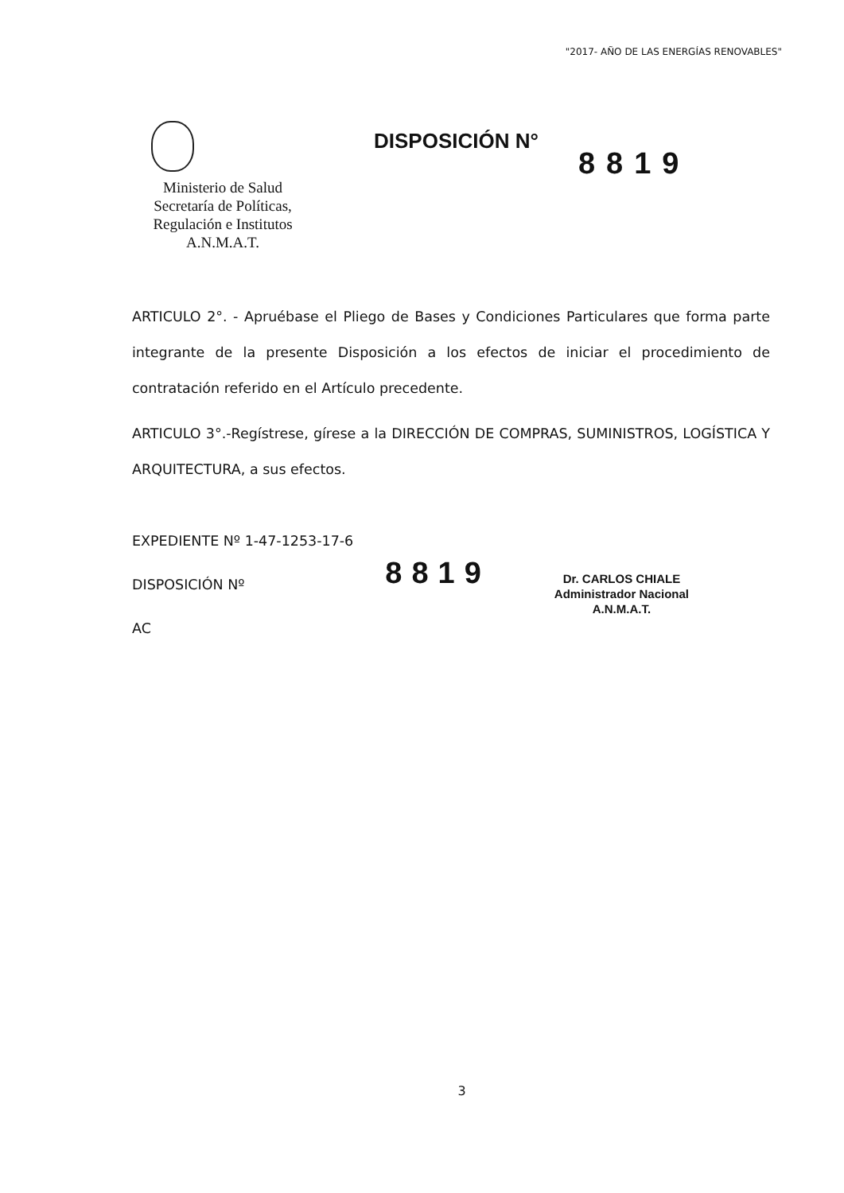"2017- AÑO DE LAS ENERGÍAS RENOVABLES"
Ministerio de Salud
Secretaría de Políticas,
Regulación e Institutos
A.N.M.A.T.
DISPOSICIÓN N°
8819
ARTICULO 2°. - Apruébase el Pliego de Bases y Condiciones Particulares que forma parte integrante de la presente Disposición a los efectos de iniciar el procedimiento de contratación referido en el Artículo precedente.
ARTICULO 3°.-Regístrese, gírese a la DIRECCIÓN DE COMPRAS, SUMINISTROS, LOGÍSTICA Y ARQUITECTURA, a sus efectos.
EXPEDIENTE Nº 1-47-1253-17-6
DISPOSICIÓN Nº
AC
8819
Dr. CARLOS CHIALE
Administrador Nacional
A.N.M.A.T.
3